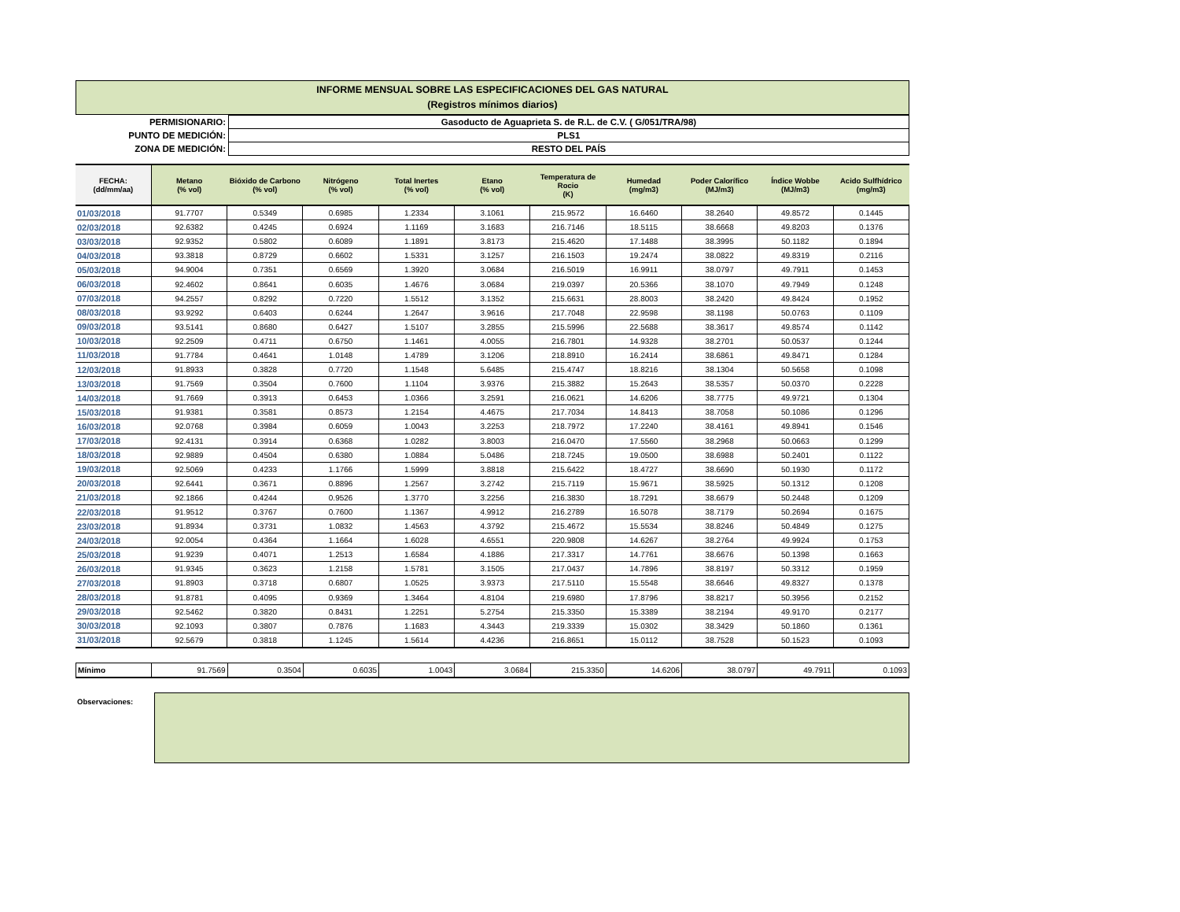INFORME MENSUAL SOBRE LAS ESPECIFICACIONES DEL GAS NATURAL
(Registros mínimos diarios)
| PERMISIONARIO: | Gasoducto de Aguaprieta S. de R.L. de C.V. ( G/051/TRA/98) |
| PUNTO DE MEDICIÓN: | PLS1 |
| ZONA DE MEDICIÓN: | RESTO DEL PAÍS |
| FECHA: (dd/mm/aa) | Metano (% vol) | Bióxido de Carbono (% vol) | Nitrógeno (% vol) | Total Inertes (% vol) | Etano (% vol) | Temperatura de Rocio (K) | Humedad (mg/m3) | Poder Calorífico (MJ/m3) | Índice Wobbe (MJ/m3) | Acido Sulfhídrico (mg/m3) |
| --- | --- | --- | --- | --- | --- | --- | --- | --- | --- | --- |
| 01/03/2018 | 91.7707 | 0.5349 | 0.6985 | 1.2334 | 3.1061 | 215.9572 | 16.6460 | 38.2640 | 49.8572 | 0.1445 |
| 02/03/2018 | 92.6382 | 0.4245 | 0.6924 | 1.1169 | 3.1683 | 216.7146 | 18.5115 | 38.6668 | 49.8203 | 0.1376 |
| 03/03/2018 | 92.9352 | 0.5802 | 0.6089 | 1.1891 | 3.8173 | 215.4620 | 17.1488 | 38.3995 | 50.1182 | 0.1894 |
| 04/03/2018 | 93.3818 | 0.8729 | 0.6602 | 1.5331 | 3.1257 | 216.1503 | 19.2474 | 38.0822 | 49.8319 | 0.2116 |
| 05/03/2018 | 94.9004 | 0.7351 | 0.6569 | 1.3920 | 3.0684 | 216.5019 | 16.9911 | 38.0797 | 49.7911 | 0.1453 |
| 06/03/2018 | 92.4602 | 0.8641 | 0.6035 | 1.4676 | 3.0684 | 219.0397 | 20.5366 | 38.1070 | 49.7949 | 0.1248 |
| 07/03/2018 | 94.2557 | 0.8292 | 0.7220 | 1.5512 | 3.1352 | 215.6631 | 28.8003 | 38.2420 | 49.8424 | 0.1952 |
| 08/03/2018 | 93.9292 | 0.6403 | 0.6244 | 1.2647 | 3.9616 | 217.7048 | 22.9598 | 38.1198 | 50.0763 | 0.1109 |
| 09/03/2018 | 93.5141 | 0.8680 | 0.6427 | 1.5107 | 3.2855 | 215.5996 | 22.5688 | 38.3617 | 49.8574 | 0.1142 |
| 10/03/2018 | 92.2509 | 0.4711 | 0.6750 | 1.1461 | 4.0055 | 216.7801 | 14.9328 | 38.2701 | 50.0537 | 0.1244 |
| 11/03/2018 | 91.7784 | 0.4641 | 1.0148 | 1.4789 | 3.1206 | 218.8910 | 16.2414 | 38.6861 | 49.8471 | 0.1284 |
| 12/03/2018 | 91.8933 | 0.3828 | 0.7720 | 1.1548 | 5.6485 | 215.4747 | 18.8216 | 38.1304 | 50.5658 | 0.1098 |
| 13/03/2018 | 91.7569 | 0.3504 | 0.7600 | 1.1104 | 3.9376 | 215.3882 | 15.2643 | 38.5357 | 50.0370 | 0.2228 |
| 14/03/2018 | 91.7669 | 0.3913 | 0.6453 | 1.0366 | 3.2591 | 216.0621 | 14.6206 | 38.7775 | 49.9721 | 0.1304 |
| 15/03/2018 | 91.9381 | 0.3581 | 0.8573 | 1.2154 | 4.4675 | 217.7034 | 14.8413 | 38.7058 | 50.1086 | 0.1296 |
| 16/03/2018 | 92.0768 | 0.3984 | 0.6059 | 1.0043 | 3.2253 | 218.7972 | 17.2240 | 38.4161 | 49.8941 | 0.1546 |
| 17/03/2018 | 92.4131 | 0.3914 | 0.6368 | 1.0282 | 3.8003 | 216.0470 | 17.5560 | 38.2968 | 50.0663 | 0.1299 |
| 18/03/2018 | 92.9889 | 0.4504 | 0.6380 | 1.0884 | 5.0486 | 218.7245 | 19.0500 | 38.6988 | 50.2401 | 0.1122 |
| 19/03/2018 | 92.5069 | 0.4233 | 1.1766 | 1.5999 | 3.8818 | 215.6422 | 18.4727 | 38.6690 | 50.1930 | 0.1172 |
| 20/03/2018 | 92.6441 | 0.3671 | 0.8896 | 1.2567 | 3.2742 | 215.7119 | 15.9671 | 38.5925 | 50.1312 | 0.1208 |
| 21/03/2018 | 92.1866 | 0.4244 | 0.9526 | 1.3770 | 3.2256 | 216.3830 | 18.7291 | 38.6679 | 50.2448 | 0.1209 |
| 22/03/2018 | 91.9512 | 0.3767 | 0.7600 | 1.1367 | 4.9912 | 216.2789 | 16.5078 | 38.7179 | 50.2694 | 0.1675 |
| 23/03/2018 | 91.8934 | 0.3731 | 1.0832 | 1.4563 | 4.3792 | 215.4672 | 15.5534 | 38.8246 | 50.4849 | 0.1275 |
| 24/03/2018 | 92.0054 | 0.4364 | 1.1664 | 1.6028 | 4.6551 | 220.9808 | 14.6267 | 38.2764 | 49.9924 | 0.1753 |
| 25/03/2018 | 91.9239 | 0.4071 | 1.2513 | 1.6584 | 4.1886 | 217.3317 | 14.7761 | 38.6676 | 50.1398 | 0.1663 |
| 26/03/2018 | 91.9345 | 0.3623 | 1.2158 | 1.5781 | 3.1505 | 217.0437 | 14.7896 | 38.8197 | 50.3312 | 0.1959 |
| 27/03/2018 | 91.8903 | 0.3718 | 0.6807 | 1.0525 | 3.9373 | 217.5110 | 15.5548 | 38.6646 | 49.8327 | 0.1378 |
| 28/03/2018 | 91.8781 | 0.4095 | 0.9369 | 1.3464 | 4.8104 | 219.6980 | 17.8796 | 38.8217 | 50.3956 | 0.2152 |
| 29/03/2018 | 92.5462 | 0.3820 | 0.8431 | 1.2251 | 5.2754 | 215.3350 | 15.3389 | 38.2194 | 49.9170 | 0.2177 |
| 30/03/2018 | 92.1093 | 0.3807 | 0.7876 | 1.1683 | 4.3443 | 219.3339 | 15.0302 | 38.3429 | 50.1860 | 0.1361 |
| 31/03/2018 | 92.5679 | 0.3818 | 1.1245 | 1.5614 | 4.4236 | 216.8651 | 15.0112 | 38.7528 | 50.1523 | 0.1093 |
| Mínimo | 91.7569 | 0.3504 | 0.6035 | 1.0043 | 3.0684 | 215.3350 | 14.6206 | 38.0797 | 49.7911 | 0.1093 |
Observaciones: